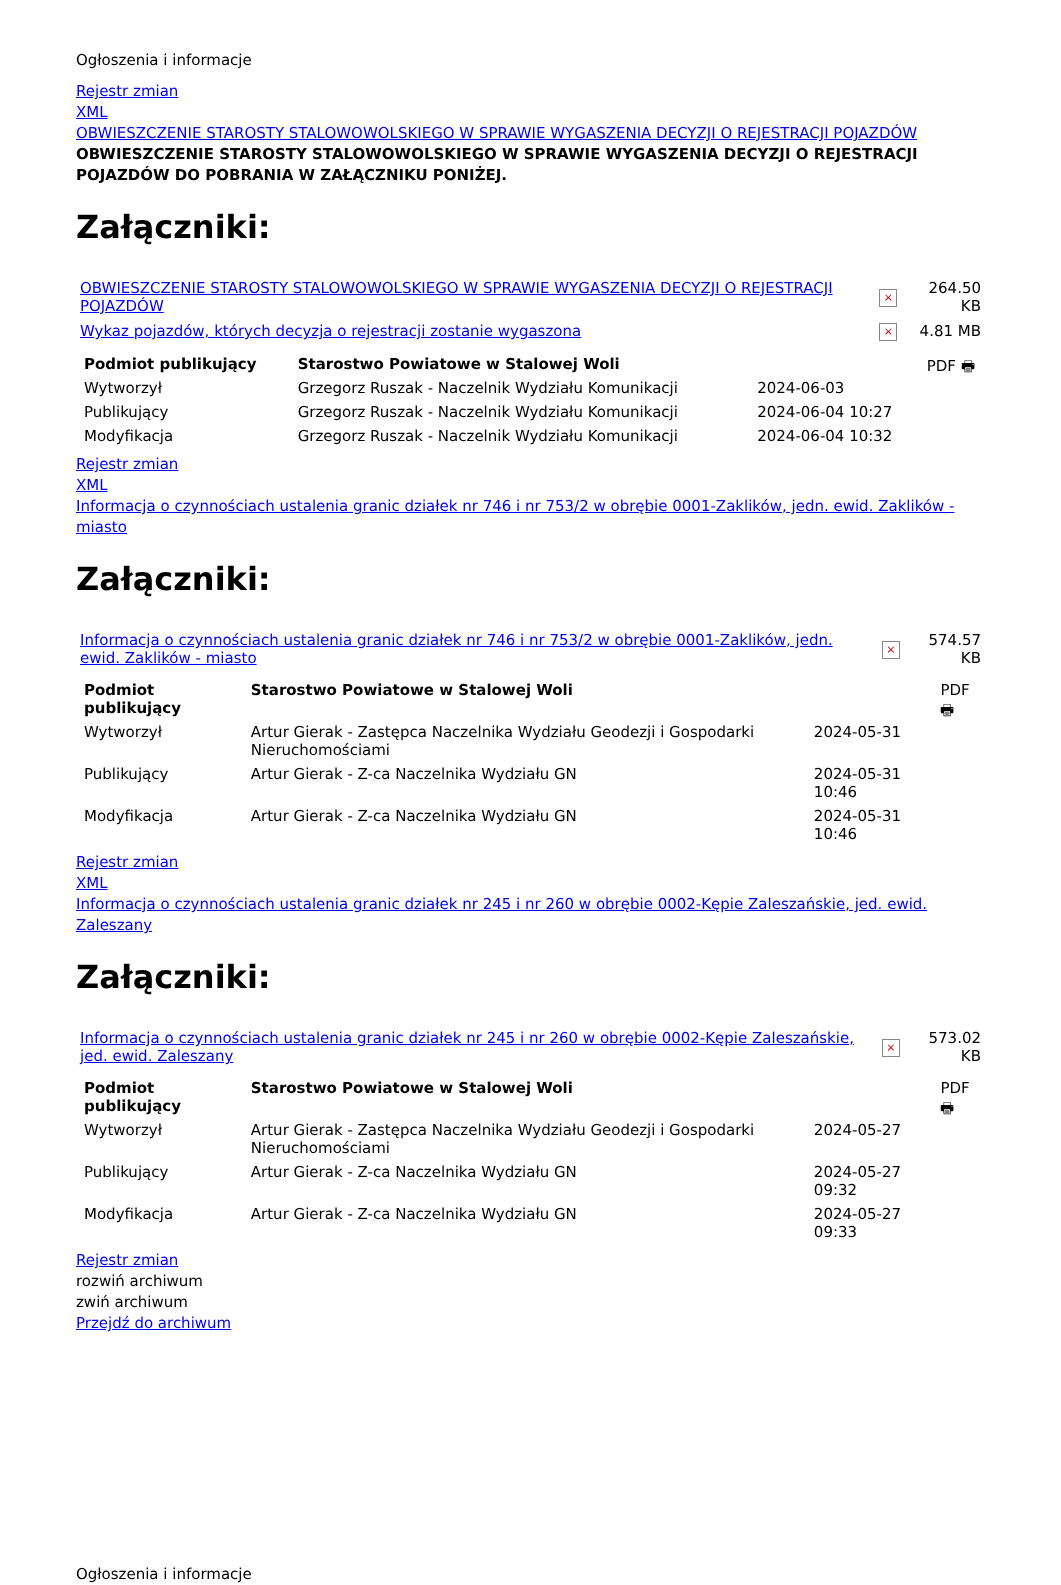Ogłoszenia i informacje
Rejestr zmian
XML
OBWIESZCZENIE STAROSTY STALOWOWOLSKIEGO W SPRAWIE WYGASZENIA DECYZJI O REJESTRACJI POJAZDÓW
OBWIESZCZENIE STAROSTY STALOWOWOLSKIEGO W SPRAWIE WYGASZENIA DECYZJI O REJESTRACJI POJAZDÓW DO POBRANIA W ZAŁĄCZNIKU PONIŻEJ.
Załączniki:
| OBWIESZCZENIE STAROSTY STALOWOWOLSKIEGO W SPRAWIE WYGASZENIA DECYZJI O REJESTRACJI POJAZDÓW | × | 264.50 KB |
| Wykaz pojazdów, których decyzja o rejestracji zostanie wygaszona | × | 4.81 MB |
| Podmiot publikujący | Starostwo Powiatowe w Stalowej Woli | | PDF 🖶 |
| Wytworzył | Grzegorz Ruszak - Naczelnik Wydziału Komunikacji | 2024-06-03 | |
| Publikujący | Grzegorz Ruszak - Naczelnik Wydziału Komunikacji | 2024-06-04 10:27 | |
| Modyfikacja | Grzegorz Ruszak - Naczelnik Wydziału Komunikacji | 2024-06-04 10:32 | |
Rejestr zmian
XML
Informacja o czynnościach ustalenia granic działek nr 746 i nr 753/2 w obrębie 0001-Zaklików, jedn. ewid. Zaklików - miasto
Załączniki:
| Informacja o czynnościach ustalenia granic działek nr 746 i nr 753/2 w obrębie 0001-Zaklików, jedn. ewid. Zaklików - miasto | × | 574.57 KB |
| Podmiot publikujący | Starostwo Powiatowe w Stalowej Woli | | PDF 🖶 |
| Wytworzył | Artur Gierak - Zastępca Naczelnika Wydziału Geodezji i Gospodarki Nieruchomościami | 2024-05-31 | |
| Publikujący | Artur Gierak - Z-ca Naczelnika Wydziału GN | 2024-05-31 10:46 | |
| Modyfikacja | Artur Gierak - Z-ca Naczelnika Wydziału GN | 2024-05-31 10:46 | |
Rejestr zmian
XML
Informacja o czynnościach ustalenia granic działek nr 245 i nr 260 w obrębie 0002-Kępie Zaleszańskie, jed. ewid. Zaleszany
Załączniki:
| Informacja o czynnościach ustalenia granic działek nr 245 i nr 260 w obrębie 0002-Kępie Zaleszańskie, jed. ewid. Zaleszany | × | 573.02 KB |
| Podmiot publikujący | Starostwo Powiatowe w Stalowej Woli | | PDF 🖶 |
| Wytworzył | Artur Gierak - Zastępca Naczelnika Wydziału Geodezji i Gospodarki Nieruchomościami | 2024-05-27 | |
| Publikujący | Artur Gierak - Z-ca Naczelnika Wydziału GN | 2024-05-27 09:32 | |
| Modyfikacja | Artur Gierak - Z-ca Naczelnika Wydziału GN | 2024-05-27 09:33 | |
Rejestr zmian
rozwiń archiwum
zwiń archiwum
Przejdź do archiwum
Ogłoszenia i informacje